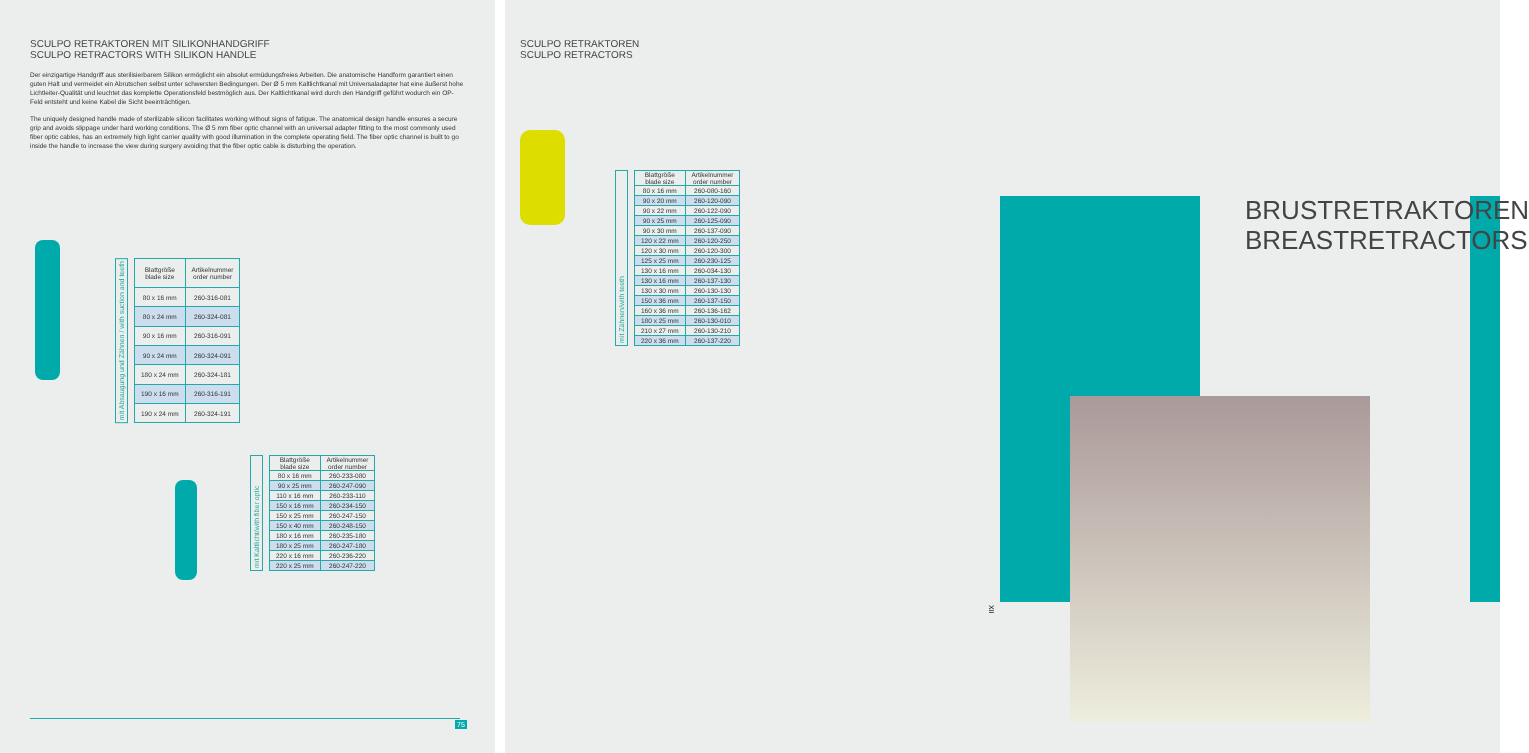SCULPO RETRAKTOREN MIT SILIKONHANDGRIFF
SCULPO RETRACTORS WITH SILIKON HANDLE
Der einzigartige Handgriff aus sterilisierbarem Silikon ermöglicht ein absolut ermüdungsfreies Arbeiten. Die anatomische Handform garantiert einen guten Halt und vermeidet ein Abrutschen selbst unter schwersten Bedingungen. Der Ø 5 mm Kaltlichtkanal mit Universaladapter hat eine äußerst hohe Lichtleiter-Qualität und leuchtet das komplette Operationsfeld bestmöglich aus. Der Kaltlichtkanal wird durch den Handgriff geführt wodurch ein OP-Feld entsteht und keine Kabel die Sicht beeinträchtigen.
The uniquely designed handle made of sterilizable silicon facilitates working without signs of fatigue. The anatomical design handle ensures a secure grip and avoids slippage under hard working conditions. The Ø 5 mm fiber optic channel with an universal adapter fitting to the most commonly used fiber optic cables, has an extremely high light carrier quality with good illumination in the complete operating field. The fiber optic channel is built to go inside the handle to increase the view during surgery avoiding that the fiber optic cable is disturbing the operation.
mit Absaugung und Zähnen / with suction and teeth
| Blattgröße blade size | Artikelnummer order number |
| --- | --- |
| 80 x 16 mm | 260-316-081 |
| 80 x 24 mm | 260-324-081 |
| 90 x 16 mm | 260-316-091 |
| 90 x 24 mm | 260-324-091 |
| 180 x 24 mm | 260-324-181 |
| 190 x 16 mm | 260-316-191 |
| 190 x 24 mm | 260-324-191 |
mit Kaltlicht/with fiber optic
| Blattgröße blade size | Artikelnummer order number |
| --- | --- |
| 80 x 16 mm | 260-233-080 |
| 90 x 25 mm | 260-247-090 |
| 110 x 16 mm | 260-233-110 |
| 150 x 16 mm | 260-234-150 |
| 150 x 25 mm | 260-247-150 |
| 150 x 40 mm | 260-248-150 |
| 180 x 16 mm | 260-235-180 |
| 180 x 25 mm | 260-247-180 |
| 220 x 16 mm | 260-236-220 |
| 220 x 25 mm | 260-247-220 |
75
SCULPO RETRAKTOREN
SCULPO RETRACTORS
mit Zähnen/with teeth
| Blattgröße blade size | Artikelnummer order number |
| --- | --- |
| 80 x 16 mm | 260-080-160 |
| 90 x 20 mm | 260-120-090 |
| 90 x 22 mm | 260-122-090 |
| 90 x 25 mm | 260-125-090 |
| 90 x 30 mm | 260-137-090 |
| 120 x 22 mm | 260-120-250 |
| 120 x 30 mm | 260-120-300 |
| 125 x 25 mm | 260-230-125 |
| 130 x 16 mm | 260-034-130 |
| 130 x 16 mm | 260-137-130 |
| 130 x 30 mm | 260-130-130 |
| 150 x 36 mm | 260-137-150 |
| 160 x 36 mm | 260-136-162 |
| 180 x 25 mm | 260-130-010 |
| 210 x 27 mm | 260-130-210 |
| 220 x 36 mm | 260-137-220 |
BRUSTRETRAKTOREN
BREASTRETRACTORS
XII